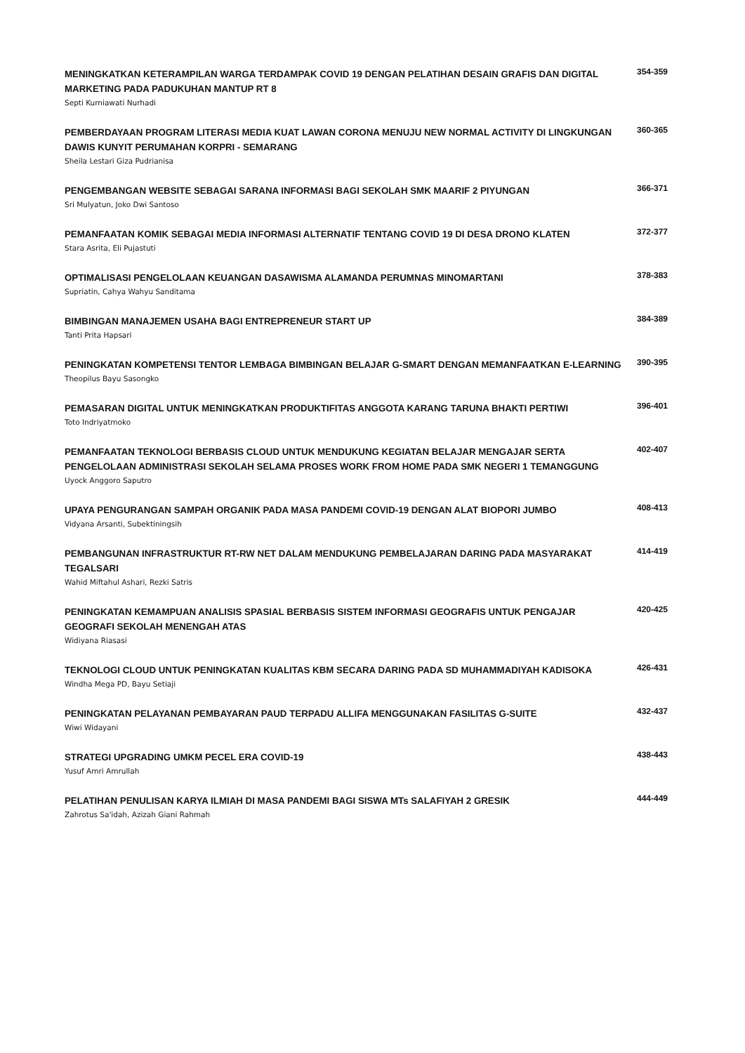MENINGKATKAN KETERAMPILAN WARGA TERDAMPAK COVID 19 DENGAN PELATIHAN DESAIN GRAFIS DAN DIGITAL MARKETING PADA PADUKUHAN MANTUP RT 8
Septi Kurniawati Nurhadi
354-359
PEMBERDAYAAN PROGRAM LITERASI MEDIA KUAT LAWAN CORONA MENUJU NEW NORMAL ACTIVITY DI LINGKUNGAN DAWIS KUNYIT PERUMAHAN KORPRI - SEMARANG
Sheila Lestari Giza Pudrianisa
360-365
PENGEMBANGAN WEBSITE SEBAGAI SARANA INFORMASI BAGI SEKOLAH SMK MAARIF 2 PIYUNGAN
Sri Mulyatun, Joko Dwi Santoso
366-371
PEMANFAATAN KOMIK SEBAGAI MEDIA INFORMASI ALTERNATIF TENTANG COVID 19 DI DESA DRONO KLATEN
Stara Asrita, Eli Pujastuti
372-377
OPTIMALISASI PENGELOLAAN KEUANGAN DASAWISMA ALAMANDA PERUMNAS MINOMARTANI
Supriatin, Cahya Wahyu Sanditama
378-383
BIMBINGAN MANAJEMEN USAHA BAGI ENTREPRENEUR START UP
Tanti Prita Hapsari
384-389
PENINGKATAN KOMPETENSI TENTOR LEMBAGA BIMBINGAN BELAJAR G-SMART DENGAN MEMANFAATKAN E-LEARNING
Theopilus Bayu Sasongko
390-395
PEMASARAN DIGITAL UNTUK MENINGKATKAN PRODUKTIFITAS ANGGOTA KARANG TARUNA BHAKTI PERTIWI
Toto Indriyatmoko
396-401
PEMANFAATAN TEKNOLOGI BERBASIS CLOUD UNTUK MENDUKUNG KEGIATAN BELAJAR MENGAJAR SERTA PENGELOLAAN ADMINISTRASI SEKOLAH SELAMA PROSES WORK FROM HOME PADA SMK NEGERI 1 TEMANGGUNG
Uyock Anggoro Saputro
402-407
UPAYA PENGURANGAN SAMPAH ORGANIK PADA MASA PANDEMI COVID-19 DENGAN ALAT BIOPORI JUMBO
Vidyana Arsanti, Subektiningsih
408-413
PEMBANGUNAN INFRASTRUKTUR RT-RW NET DALAM MENDUKUNG PEMBELAJARAN DARING PADA MASYARAKAT TEGALSARI
Wahid Miftahul Ashari, Rezki Satris
414-419
PENINGKATAN KEMAMPUAN ANALISIS SPASIAL BERBASIS SISTEM INFORMASI GEOGRAFIS UNTUK PENGAJAR GEOGRAFI SEKOLAH MENENGAH ATAS
Widiyana Riasasi
420-425
TEKNOLOGI CLOUD UNTUK PENINGKATAN KUALITAS KBM SECARA DARING PADA SD MUHAMMADIYAH KADISOKA
Windha Mega PD, Bayu Setiaji
426-431
PENINGKATAN PELAYANAN PEMBAYARAN PAUD TERPADU ALLIFA MENGGUNAKAN FASILITAS G-SUITE
Wiwi Widayani
432-437
STRATEGI UPGRADING UMKM PECEL ERA COVID-19
Yusuf Amri Amrullah
438-443
PELATIHAN PENULISAN KARYA ILMIAH DI MASA PANDEMI BAGI SISWA MTs SALAFIYAH 2 GRESIK
Zahrotus Sa'idah, Azizah Giani Rahmah
444-449